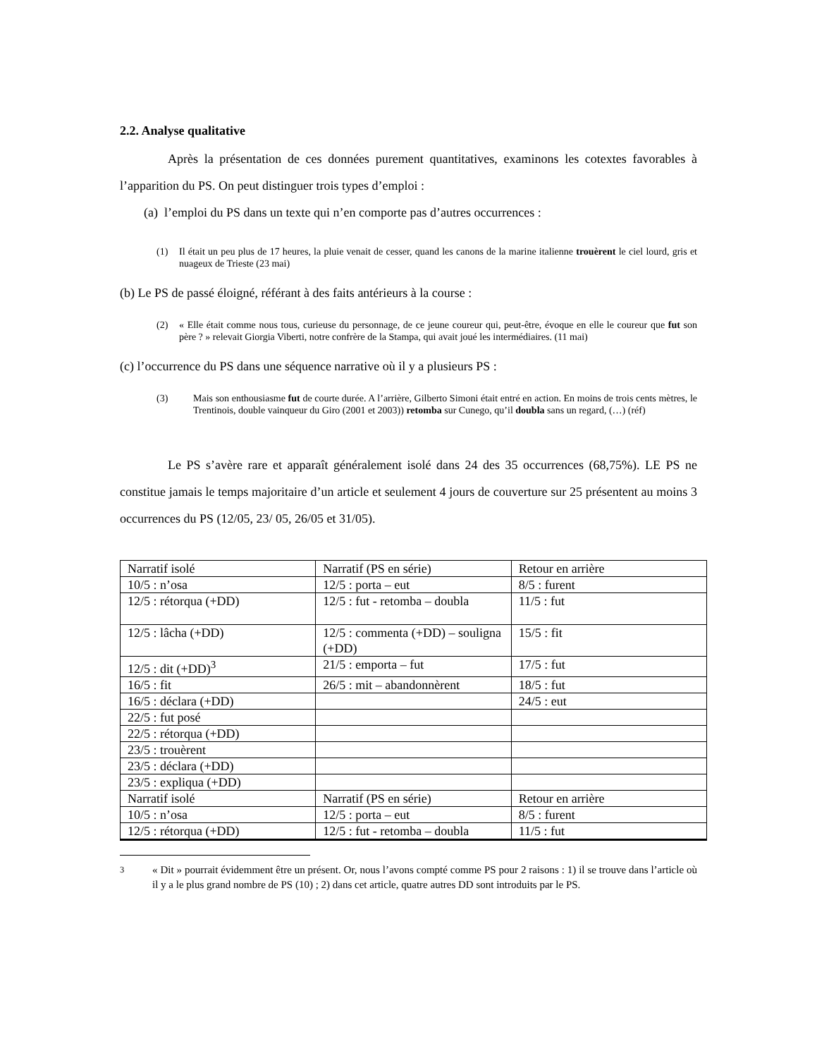2.2. Analyse qualitative
Après la présentation de ces données purement quantitatives, examinons les cotextes favorables à l’apparition du PS. On peut distinguer trois types d’emploi :
(a) l’emploi du PS dans un texte qui n’en comporte pas d’autres occurrences :
(1) Il était un peu plus de 17 heures, la pluie venait de cesser, quand les canons de la marine italienne trouèrent le ciel lourd, gris et nuageux de Trieste (23 mai)
(b) Le PS de passé éloigné, référant à des faits antérieurs à la course :
(2) « Elle était comme nous tous, curieuse du personnage, de ce jeune coureur qui, peut-être, évoque en elle le coureur que fut son père ? » relevait Giorgia Viberti, notre confrère de la Stampa, qui avait joué les intermédiaires. (11 mai)
(c) l’occurrence du PS dans une séquence narrative où il y a plusieurs PS :
(3) Mais son enthousiasme fut de courte durée. A l’arrière, Gilberto Simoni était entré en action. En moins de trois cents mètres, le Trentinois, double vainqueur du Giro (2001 et 2003)) retomba sur Cunego, qu’il doubla sans un regard, (…) (réf)
Le PS s’avère rare et apparaît généralement isolé dans 24 des 35 occurrences (68,75%). LE PS ne constitue jamais le temps majoritaire d’un article et seulement 4 jours de couverture sur 25 présentent au moins 3 occurrences du PS (12/05, 23/ 05, 26/05 et 31/05).
| Narratif isolé | Narratif (PS en série) | Retour en arrière |
| 10/5 : n’osa | 12/5 : porta – eut | 8/5 : furent |
| 12/5 : rétorqua (+DD) | 12/5 : fut - retomba – doubla | 11/5 : fut |
| 12/5 : lâcha (+DD) | 12/5 : commenta (+DD) – souligna (+DD) | 15/5 : fit |
| 12/5 : dit (+DD)<sup>3</sup> | 21/5 : emporta – fut | 17/5 : fut |
| 16/5 : fit | 26/5 : mit – abandonnèrent | 18/5 : fut |
| 16/5 : déclara (+DD) | | 24/5 : eut |
| 22/5 : fut posé | | |
| 22/5 : rétorqua (+DD) | | |
| 23/5 : trouèrent | | |
| 23/5 : déclara (+DD) | | |
| 23/5 : expliqua (+DD) | | |
| Narratif isolé | Narratif (PS en série) | Retour en arrière |
| 10/5 : n’osa | 12/5 : porta – eut | 8/5 : furent |
| 12/5 : rétorqua (+DD) | 12/5 : fut - retomba – doubla | 11/5 : fut |
<sup>3</sup> « Dit » pourrait évidemment être un présent. Or, nous l’avons compté comme PS pour 2 raisons : 1) il se trouve dans l’article où il y a le plus grand nombre de PS (10) ; 2) dans cet article, quatre autres DD sont introduits par le PS.